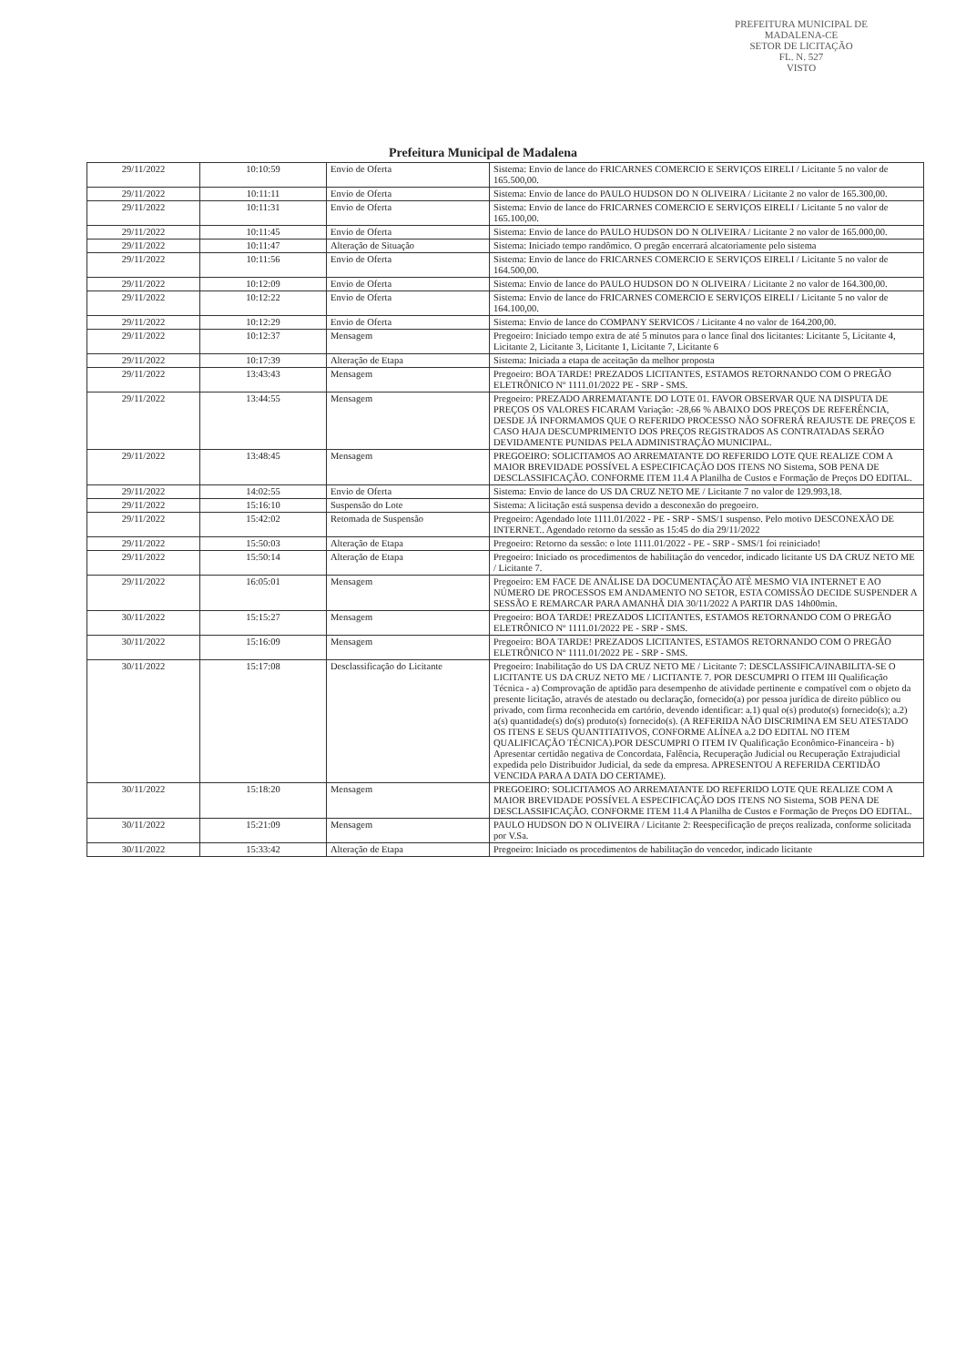PREFEITURA MUNICIPAL DE MADALENA-CE
SETOR DE LICITAÇÃO
FL. N. 527
VISTO
Prefeitura Municipal de Madalena
| 29/11/2022 | 10:10:59 | Envio de Oferta | Sistema: Envio de lance do FRICARNES COMERCIO E SERVIÇOS EIRELI / Licitante 5 no valor de 165.500,00. |
| 29/11/2022 | 10:11:11 | Envio de Oferta | Sistema: Envio de lance do PAULO HUDSON DO N OLIVEIRA / Licitante 2 no valor de 165.300,00. |
| 29/11/2022 | 10:11:31 | Envio de Oferta | Sistema: Envio de lance do FRICARNES COMERCIO E SERVIÇOS EIRELI / Licitante 5 no valor de 165.100,00. |
| 29/11/2022 | 10:11:45 | Envio de Oferta | Sistema: Envio de lance do PAULO HUDSON DO N OLIVEIRA / Licitante 2 no valor de 165.000,00. |
| 29/11/2022 | 10:11:47 | Alteração de Situação | Sistema: Iniciado tempo randômico. O pregão encerrará alcatoriamente pelo sistema |
| 29/11/2022 | 10:11:56 | Envio de Oferta | Sistema: Envio de lance do FRICARNES COMERCIO E SERVIÇOS EIRELI / Licitante 5 no valor de 164.500,00. |
| 29/11/2022 | 10:12:09 | Envio de Oferta | Sistema: Envio de lance do PAULO HUDSON DO N OLIVEIRA / Licitante 2 no valor de 164.300,00. |
| 29/11/2022 | 10:12:22 | Envio de Oferta | Sistema: Envio de lance do FRICARNES COMERCIO E SERVIÇOS EIRELI / Licitante 5 no valor de 164.100,00. |
| 29/11/2022 | 10:12:29 | Envio de Oferta | Sistema: Envio de lance do COMPANY SERVICOS / Licitante 4 no valor de 164.200,00. |
| 29/11/2022 | 10:12:37 | Mensagem | Pregoeiro: Iniciado tempo extra de até 5 minutos para o lance final dos licitantes: Licitante 5, Licitante 4, Licitante 2, Licitante 3, Licitante 1, Licitante 7, Licitante 6 |
| 29/11/2022 | 10:17:39 | Alteração de Etapa | Sistema: Iniciada a etapa de aceitação da melhor proposta |
| 29/11/2022 | 13:43:43 | Mensagem | Pregoeiro: BOA TARDE! PREZADOS LICITANTES, ESTAMOS RETORNANDO COM O PREGÃO ELETRÔNICO Nº 1111.01/2022 PE - SRP - SMS. |
| 29/11/2022 | 13:44:55 | Mensagem | Pregoeiro: PREZADO ARREMATANTE DO LOTE 01. FAVOR OBSERVAR QUE NA DISPUTA DE PREÇOS OS VALORES FICARAM Variação: -28,66 % ABAIXO DOS PREÇOS DE REFERÊNCIA, DESDE JÁ INFORMAMOS QUE O REFERIDO PROCESSO NÃO SOFRERÁ REAJUSTE DE PREÇOS E CASO HAJA DESCUMPRIMENTO DOS PREÇOS REGISTRADOS AS CONTRATADAS SERÃO DEVIDAMENTE PUNIDAS PELA ADMINISTRAÇÃO MUNICIPAL. |
| 29/11/2022 | 13:48:45 | Mensagem | PREGOEIRO: SOLICITAMOS AO ARREMATANTE DO REFERIDO LOTE QUE REALIZE COM A MAIOR BREVIDADE POSSÍVEL A ESPECIFICAÇÃO DOS ITENS NO Sistema, SOB PENA DE DESCLASSIFICAÇÃO. CONFORME ITEM 11.4 A Planilha de Custos e Formação de Preços DO EDITAL. |
| 29/11/2022 | 14:02:55 | Envio de Oferta | Sistema: Envio de lance do US DA CRUZ NETO ME / Licitante 7 no valor de 129.993,18. |
| 29/11/2022 | 15:16:10 | Suspensão do Lote | Sistema: A licitação está suspensa devido a desconexão do pregoeiro. |
| 29/11/2022 | 15:42:02 | Retomada de Suspensão | Pregoeiro: Agendado lote 1111.01/2022 - PE - SRP - SMS/1 suspenso. Pelo motivo DESCONEXÃO DE INTERNET.. Agendado retorno da sessão as 15:45 do dia 29/11/2022 |
| 29/11/2022 | 15:50:03 | Alteração de Etapa | Pregoeiro: Retorno da sessão: o lote 1111.01/2022 - PE - SRP - SMS/1 foi reiniciado! |
| 29/11/2022 | 15:50:14 | Alteração de Etapa | Pregoeiro: Iniciado os procedimentos de habilitação do vencedor, indicado licitante US DA CRUZ NETO ME / Licitante 7. |
| 29/11/2022 | 16:05:01 | Mensagem | Pregoeiro: EM FACE DE ANÁLISE DA DOCUMENTAÇÃO ATÉ MESMO VIA INTERNET E AO NÚMERO DE PROCESSOS EM ANDAMENTO NO SETOR, ESTA COMISSÃO DECIDE SUSPENDER A SESSÃO E REMARCAR PARA AMANHÃ DIA 30/11/2022 A PARTIR DAS 14h00min. |
| 30/11/2022 | 15:15:27 | Mensagem | Pregoeiro: BOA TARDE! PREZADOS LICITANTES, ESTAMOS RETORNANDO COM O PREGÃO ELETRÔNICO Nº 1111.01/2022 PE - SRP - SMS. |
| 30/11/2022 | 15:16:09 | Mensagem | Pregoeiro: BOA TARDE! PREZADOS LICITANTES, ESTAMOS RETORNANDO COM O PREGÃO ELETRÔNICO Nº 1111.01/2022 PE - SRP - SMS. |
| 30/11/2022 | 15:17:08 | Desclassificação do Licitante | Pregoeiro: Inabilitação do US DA CRUZ NETO ME / Licitante 7: DESCLASSIFICA/INABILITA-SE O LICITANTE US DA CRUZ NETO ME / LICITANTE 7. POR DESCUMPRI O ITEM III Qualificação Técnica - a) Comprovação de aptidão para desempenho de atividade pertinente e compatível com o objeto da presente licitação, através de atestado ou declaração, fornecido(a) por pessoa jurídica de direito público ou privado, com firma reconhecida em cartório, devendo identificar: a.1) qual o(s) produto(s) fornecido(s); a.2) a(s) quantidade(s) do(s) produto(s) fornecido(s). (A REFERIDA NÃO DISCRIMINA EM SEU ATESTADO OS ITENS E SEUS QUANTITATIVOS, CONFORME ALÍNEA a.2 DO EDITAL NO ITEM QUALIFICAÇÃO TÉCNICA).POR DESCUMPRI O ITEM IV Qualificação Econômico-Financeira - b) Apresentar certidão negativa de Concordata, Falência, Recuperação Judicial ou Recuperação Extrajudicial expedida pelo Distribuidor Judicial, da sede da empresa. APRESENTOU A REFERIDA CERTIDÃO VENCIDA PARA A DATA DO CERTAME). |
| 30/11/2022 | 15:18:20 | Mensagem | PREGOEIRO: SOLICITAMOS AO ARREMATANTE DO REFERIDO LOTE QUE REALIZE COM A MAIOR BREVIDADE POSSÍVEL A ESPECIFICAÇÃO DOS ITENS NO Sistema, SOB PENA DE DESCLASSIFICAÇÃO. CONFORME ITEM 11.4 A Planilha de Custos e Formação de Preços DO EDITAL. |
| 30/11/2022 | 15:21:09 | Mensagem | PAULO HUDSON DO N OLIVEIRA / Licitante 2: Reespecificação de preços realizada, conforme solicitada por V.Sa. |
| 30/11/2022 | 15:33:42 | Alteração de Etapa | Pregoeiro: Iniciado os procedimentos de habilitação do vencedor, indicado licitante |